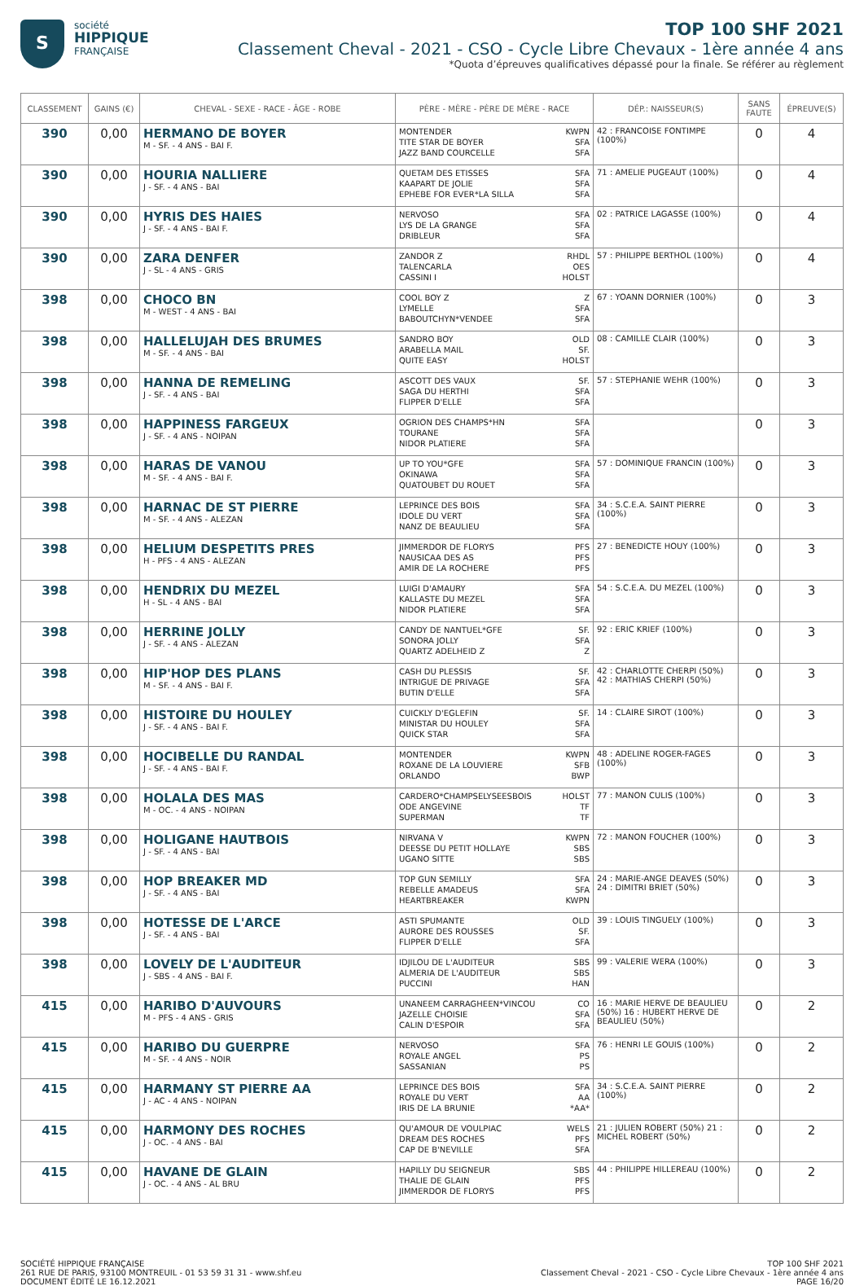S
société
HIPPIQUE
FRANÇAISE
TOP 100 SHF 2021
Classement Cheval - 2021 - CSO - Cycle Libre Chevaux - 1ère année 4 ans
*Quota d’épreuves qualificatives dépassé pour la finale. Se référer au règlement
| CLASSEMENT | GAINS (€) | CHEVAL - SEXE - RACE - ÂGE - ROBE | PÈRE - MÈRE - PÈRE DE MÈRE - RACE | DÉP.: NAISSEUR(S) | SANS FAUTE | ÉPREUVE(S) |
| --- | --- | --- | --- | --- | --- | --- |
| 390 | 0,00 | HERMANO DE BOYER M - SF. - 4 ANS - BAI F. | MONTENDER KWPN TITE STAR DE BOYER SFA JAZZ BAND COURCELLE SFA | 42 : FRANCOISE FONTIMPE (100%) | 0 | 4 |
| 390 | 0,00 | HOURIA NALLIERE J - SF. - 4 ANS - BAI | QUETAM DES ETISSES SFA KAAPART DE JOLIE SFA EPHEBE FOR EVER*LA SILLA SFA | 71 : AMELIE PUGEAUT (100%) | 0 | 4 |
| 390 | 0,00 | HYRIS DES HAIES J - SF. - 4 ANS - BAI F. | NERVOSO SFA LYS DE LA GRANGE SFA DRIBLEUR SFA | 02 : PATRICE LAGASSE (100%) | 0 | 4 |
| 390 | 0,00 | ZARA DENFER J - SL - 4 ANS - GRIS | ZANDOR Z RHDL TALENCARLA OES CASSINI I HOLST | 57 : PHILIPPE BERTHOL (100%) | 0 | 4 |
| 398 | 0,00 | CHOCO BN M - WEST - 4 ANS - BAI | COOL BOY Z Z LYMELLE SFA BABOUTCHYN*VENDEE SFA | 67 : YOANN DORNIER (100%) | 0 | 3 |
| 398 | 0,00 | HALLELUJAH DES BRUMES M - SF. - 4 ANS - BAI | SANDRO BOY OLD ARABELLA MAIL SF. QUITE EASY HOLST | 08 : CAMILLE CLAIR (100%) | 0 | 3 |
| 398 | 0,00 | HANNA DE REMELING J - SF. - 4 ANS - BAI | ASCOTT DES VAUX SF. SAGA DU HERTHI SFA FLIPPER D'ELLE SFA | 57 : STEPHANIE WEHR (100%) | 0 | 3 |
| 398 | 0,00 | HAPPINESS FARGEUX J - SF. - 4 ANS - NOIPAN | OGRION DES CHAMPS*HN SFA TOURANE SFA NIDOR PLATIERE SFA | | 0 | 3 |
| 398 | 0,00 | HARAS DE VANOU M - SF. - 4 ANS - BAI F. | UP TO YOU*GFE SFA OKINAWA SFA QUATOUBET DU ROUET SFA | 57 : DOMINIQUE FRANCIN (100%) | 0 | 3 |
| 398 | 0,00 | HARNAC DE ST PIERRE M - SF. - 4 ANS - ALEZAN | LEPRINCE DES BOIS SFA IDOLE DU VERT SFA NANZ DE BEAULIEU SFA | 34 : S.C.E.A. SAINT PIERRE (100%) | 0 | 3 |
| 398 | 0,00 | HELIUM DESPETITS PRES H - PFS - 4 ANS - ALEZAN | JIMMERDOR DE FLORYS PFS NAUSICAA DES AS PFS AMIR DE LA ROCHERE PFS | 27 : BENEDICTE HOUY (100%) | 0 | 3 |
| 398 | 0,00 | HENDRIX DU MEZEL H - SL - 4 ANS - BAI | LUIGI D'AMAURY SFA KALLASTE DU MEZEL SFA NIDOR PLATIERE SFA | 54 : S.C.E.A. DU MEZEL (100%) | 0 | 3 |
| 398 | 0,00 | HERRINE JOLLY J - SF. - 4 ANS - ALEZAN | CANDY DE NANTUEL*GFE SF. SONORA JOLLY SFA QUARTZ ADELHEID Z Z | 92 : ERIC KRIEF (100%) | 0 | 3 |
| 398 | 0,00 | HIP'HOP DES PLANS M - SF. - 4 ANS - BAI F. | CASH DU PLESSIS SF. INTRIGUE DE PRIVAGE SFA BUTIN D'ELLE SFA | 42 : CHARLOTTE CHERPI (50%) 42 : MATHIAS CHERPI (50%) | 0 | 3 |
| 398 | 0,00 | HISTOIRE DU HOULEY J - SF. - 4 ANS - BAI F. | CUICKLY D'EGLEFIN SF. MINISTAR DU HOULEY SFA QUICK STAR SFA | 14 : CLAIRE SIROT (100%) | 0 | 3 |
| 398 | 0,00 | HOCIBELLE DU RANDAL J - SF. - 4 ANS - BAI F. | MONTENDER KWPN ROXANE DE LA LOUVIERE SFB ORLANDO BWP | 48 : ADELINE ROGER-FAGES (100%) | 0 | 3 |
| 398 | 0,00 | HOLALA DES MAS M - OC. - 4 ANS - NOIPAN | CARDERO*CHAMPSELYSEESBOIS HOLST ODE ANGEVINE TF SUPERMAN TF | 77 : MANON CULIS (100%) | 0 | 3 |
| 398 | 0,00 | HOLIGANE HAUTBOIS J - SF. - 4 ANS - BAI | NIRVANA V KWPN DEESSE DU PETIT HOLLAYE SBS UGANO SITTE SBS | 72 : MANON FOUCHER (100%) | 0 | 3 |
| 398 | 0,00 | HOP BREAKER MD J - SF. - 4 ANS - BAI | TOP GUN SEMILLY SFA REBELLE AMADEUS SFA HEARTBREAKER KWPN | 24 : MARIE-ANGE DEAVES (50%) 24 : DIMITRI BRIET (50%) | 0 | 3 |
| 398 | 0,00 | HOTESSE DE L'ARCE J - SF. - 4 ANS - BAI | ASTI SPUMANTE OLD AURORE DES ROUSSES SF. FLIPPER D'ELLE SFA | 39 : LOUIS TINGUELY (100%) | 0 | 3 |
| 398 | 0,00 | LOVELY DE L'AUDITEUR J - SBS - 4 ANS - BAI F. | IDJILOU DE L'AUDITEUR SBS ALMERIA DE L'AUDITEUR SBS PUCCINI HAN | 99 : VALERIE WERA (100%) | 0 | 3 |
| 415 | 0,00 | HARIBO D'AUVOURS M - PFS - 4 ANS - GRIS | UNANEEM CARRAGHEEN*VINCOU CO JAZELLE CHOISIE SFA CALIN D'ESPOIR SFA | 16 : MARIE HERVE DE BEAULIEU (50%) 16 : HUBERT HERVE DE BEAULIEU (50%) | 0 | 2 |
| 415 | 0,00 | HARIBO DU GUERPRE M - SF. - 4 ANS - NOIR | NERVOSO SFA ROYALE ANGEL PS SASSANIAN PS | 76 : HENRI LE GOUIS (100%) | 0 | 2 |
| 415 | 0,00 | HARMANY ST PIERRE AA J - AC - 4 ANS - NOIPAN | LEPRINCE DES BOIS SFA ROYALE DU VERT AA IRIS DE LA BRUNIE *AA* | 34 : S.C.E.A. SAINT PIERRE (100%) | 0 | 2 |
| 415 | 0,00 | HARMONY DES ROCHES J - OC. - 4 ANS - BAI | QU'AMOUR DE VOULPIAC WELS DREAM DES ROCHES PFS CAP DE B'NEVILLE SFA | 21 : JULIEN ROBERT (50%) 21 : MICHEL ROBERT (50%) | 0 | 2 |
| 415 | 0,00 | HAVANE DE GLAIN J - OC. - 4 ANS - AL BRU | HAPILLY DU SEIGNEUR SBS THALIE DE GLAIN PFS JIMMERDOR DE FLORYS PFS | 44 : PHILIPPE HILLEREAU (100%) | 0 | 2 |
SOCIÉTÉ HIPPIQUE FRANÇAISE
261 RUE DE PARIS, 93100 MONTREUIL - 01 53 59 31 31 - www.shf.eu
DOCUMENT ÉDITÉ LE 16.12.2021
TOP 100 SHF 2021
Classement Cheval - 2021 - CSO - Cycle Libre Chevaux - 1ère année 4 ans
PAGE 16/20